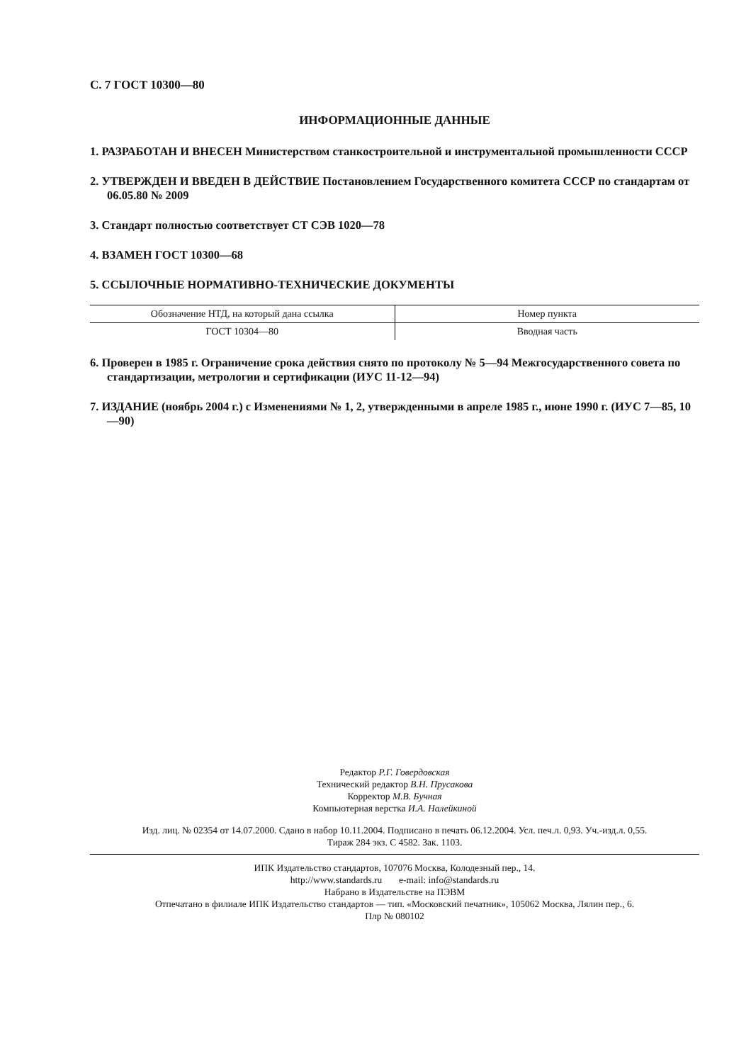С. 7 ГОСТ 10300—80
ИНФОРМАЦИОННЫЕ ДАННЫЕ
1. РАЗРАБОТАН И ВНЕСЕН Министерством станкостроительной и инструментальной промышленности СССР
2. УТВЕРЖДЕН И ВВЕДЕН В ДЕЙСТВИЕ Постановлением Государственного комитета СССР по стандартам от 06.05.80 № 2009
3. Стандарт полностью соответствует СТ СЭВ 1020—78
4. ВЗАМЕН ГОСТ 10300—68
5. ССЫЛОЧНЫЕ НОРМАТИВНО-ТЕХНИЧЕСКИЕ ДОКУМЕНТЫ
| Обозначение НТД, на который дана ссылка | Номер пункта |
| --- | --- |
| ГОСТ 10304—80 | Вводная часть |
6. Проверен в 1985 г. Ограничение срока действия снято по протоколу № 5—94 Межгосударственного совета по стандартизации, метрологии и сертификации (ИУС 11-12—94)
7. ИЗДАНИЕ (ноябрь 2004 г.) с Изменениями № 1, 2, утвержденными в апреле 1985 г., июне 1990 г. (ИУС 7—85, 10—90)
Редактор Р.Г. Говердовская
Технический редактор В.Н. Прусакова
Корректор М.В. Бучная
Компьютерная верстка И.А. Налейкиной
Изд. лиц. № 02354 от 14.07.2000. Сдано в набор 10.11.2004. Подписано в печать 06.12.2004. Усл. печ.л. 0,93. Уч.-изд.л. 0,55.
Тираж 284 экз. С 4582. Зак. 1103.
ИПК Издательство стандартов, 107076 Москва, Колодезный пер., 14.
http://www.standards.ru e-mail: info@standards.ru
Набрано в Издательстве на ПЭВМ
Отпечатано в филиале ИПК Издательство стандартов — тип. «Московский печатник», 105062 Москва, Лялин пер., 6.
Плр № 080102